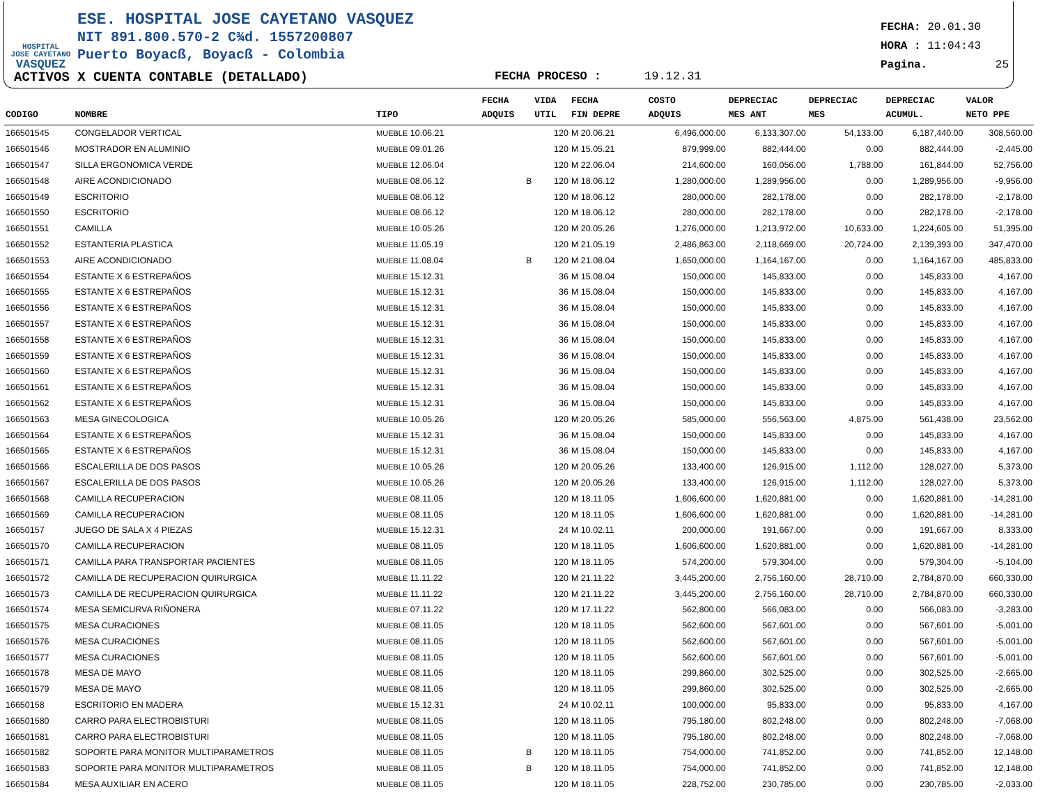HOSPITAL
JOSE CAYETANO
VASQUEZ
ESE. HOSPITAL JOSE CAYETANO VASQUEZ
NIT 891.800.570-2 C¾d. 1557200807
Puerto Boyacß, Boyacß - Colombia
FECHA: 20.01.30
HORA : 11:04:43
Pagina. 25
ACTIVOS X CUENTA CONTABLE (DETALLADO) FECHA PROCESO : 19.12.31
| CODIGO | NOMBRE | TIPO | FECHA ADQUIS | VIDA UTIL | FECHA FIN DEPRE | COSTO ADQUIS | DEPRECIAC MES ANT | DEPRECIAC MES | DEPRECIAC ACUMUL. | VALOR NETO PPE |
| --- | --- | --- | --- | --- | --- | --- | --- | --- | --- | --- |
| 166501545 | CONGELADOR VERTICAL | MUEBLE 10.06.21 | | 120 | M 20.06.21 | 6,496,000.00 | 6,133,307.00 | 54,133.00 | 6,187,440.00 | 308,560.00 |
| 166501546 | MOSTRADOR EN ALUMINIO | MUEBLE 09.01.26 | | 120 | M 15.05.21 | 879,999.00 | 882,444.00 | 0.00 | 882,444.00 | -2,445.00 |
| 166501547 | SILLA ERGONOMICA VERDE | MUEBLE 12.06.04 | | 120 | M 22.06.04 | 214,600.00 | 160,056.00 | 1,788.00 | 161,844.00 | 52,756.00 |
| 166501548 | AIRE ACONDICIONADO | MUEBLE 08.06.12 | B | 120 | M 18.06.12 | 1,280,000.00 | 1,289,956.00 | 0.00 | 1,289,956.00 | -9,956.00 |
| 166501549 | ESCRITORIO | MUEBLE 08.06.12 | | 120 | M 18.06.12 | 280,000.00 | 282,178.00 | 0.00 | 282,178.00 | -2,178.00 |
| 166501550 | ESCRITORIO | MUEBLE 08.06.12 | | 120 | M 18.06.12 | 280,000.00 | 282,178.00 | 0.00 | 282,178.00 | -2,178.00 |
| 166501551 | CAMILLA | MUEBLE 10.05.26 | | 120 | M 20.05.26 | 1,276,000.00 | 1,213,972.00 | 10,633.00 | 1,224,605.00 | 51,395.00 |
| 166501552 | ESTANTERIA PLASTICA | MUEBLE 11.05.19 | | 120 | M 21.05.19 | 2,486,863.00 | 2,118,669.00 | 20,724.00 | 2,139,393.00 | 347,470.00 |
| 166501553 | AIRE ACONDICIONADO | MUEBLE 11.08.04 | B | 120 | M 21.08.04 | 1,650,000.00 | 1,164,167.00 | 0.00 | 1,164,167.00 | 485,833.00 |
| 166501554 | ESTANTE X 6 ESTREPAÑOS | MUEBLE 15.12.31 | | 36 | M 15.08.04 | 150,000.00 | 145,833.00 | 0.00 | 145,833.00 | 4,167.00 |
| 166501555 | ESTANTE X 6 ESTREPAÑOS | MUEBLE 15.12.31 | | 36 | M 15.08.04 | 150,000.00 | 145,833.00 | 0.00 | 145,833.00 | 4,167.00 |
| 166501556 | ESTANTE X 6 ESTREPAÑOS | MUEBLE 15.12.31 | | 36 | M 15.08.04 | 150,000.00 | 145,833.00 | 0.00 | 145,833.00 | 4,167.00 |
| 166501557 | ESTANTE X 6 ESTREPAÑOS | MUEBLE 15.12.31 | | 36 | M 15.08.04 | 150,000.00 | 145,833.00 | 0.00 | 145,833.00 | 4,167.00 |
| 166501558 | ESTANTE X 6 ESTREPAÑOS | MUEBLE 15.12.31 | | 36 | M 15.08.04 | 150,000.00 | 145,833.00 | 0.00 | 145,833.00 | 4,167.00 |
| 166501559 | ESTANTE X 6 ESTREPAÑOS | MUEBLE 15.12.31 | | 36 | M 15.08.04 | 150,000.00 | 145,833.00 | 0.00 | 145,833.00 | 4,167.00 |
| 166501560 | ESTANTE X 6 ESTREPAÑOS | MUEBLE 15.12.31 | | 36 | M 15.08.04 | 150,000.00 | 145,833.00 | 0.00 | 145,833.00 | 4,167.00 |
| 166501561 | ESTANTE X 6 ESTREPAÑOS | MUEBLE 15.12.31 | | 36 | M 15.08.04 | 150,000.00 | 145,833.00 | 0.00 | 145,833.00 | 4,167.00 |
| 166501562 | ESTANTE X 6 ESTREPAÑOS | MUEBLE 15.12.31 | | 36 | M 15.08.04 | 150,000.00 | 145,833.00 | 0.00 | 145,833.00 | 4,167.00 |
| 166501563 | MESA GINECOLOGICA | MUEBLE 10.05.26 | | 120 | M 20.05.26 | 585,000.00 | 556,563.00 | 4,875.00 | 561,438.00 | 23,562.00 |
| 166501564 | ESTANTE X 6 ESTREPAÑOS | MUEBLE 15.12.31 | | 36 | M 15.08.04 | 150,000.00 | 145,833.00 | 0.00 | 145,833.00 | 4,167.00 |
| 166501565 | ESTANTE X 6 ESTREPAÑOS | MUEBLE 15.12.31 | | 36 | M 15.08.04 | 150,000.00 | 145,833.00 | 0.00 | 145,833.00 | 4,167.00 |
| 166501566 | ESCALERILLA DE DOS PASOS | MUEBLE 10.05.26 | | 120 | M 20.05.26 | 133,400.00 | 126,915.00 | 1,112.00 | 128,027.00 | 5,373.00 |
| 166501567 | ESCALERILLA DE DOS PASOS | MUEBLE 10.05.26 | | 120 | M 20.05.26 | 133,400.00 | 126,915.00 | 1,112.00 | 128,027.00 | 5,373.00 |
| 166501568 | CAMILLA RECUPERACION | MUEBLE 08.11.05 | | 120 | M 18.11.05 | 1,606,600.00 | 1,620,881.00 | 0.00 | 1,620,881.00 | -14,281.00 |
| 166501569 | CAMILLA RECUPERACION | MUEBLE 08.11.05 | | 120 | M 18.11.05 | 1,606,600.00 | 1,620,881.00 | 0.00 | 1,620,881.00 | -14,281.00 |
| 16650157 | JUEGO DE SALA X 4 PIEZAS | MUEBLE 15.12.31 | | 24 | M 10.02.11 | 200,000.00 | 191,667.00 | 0.00 | 191,667.00 | 8,333.00 |
| 166501570 | CAMILLA RECUPERACION | MUEBLE 08.11.05 | | 120 | M 18.11.05 | 1,606,600.00 | 1,620,881.00 | 0.00 | 1,620,881.00 | -14,281.00 |
| 166501571 | CAMILLA PARA TRANSPORTAR PACIENTES | MUEBLE 08.11.05 | | 120 | M 18.11.05 | 574,200.00 | 579,304.00 | 0.00 | 579,304.00 | -5,104.00 |
| 166501572 | CAMILLA DE RECUPERACION QUIRURGICA | MUEBLE 11.11.22 | | 120 | M 21.11.22 | 3,445,200.00 | 2,756,160.00 | 28,710.00 | 2,784,870.00 | 660,330.00 |
| 166501573 | CAMILLA DE RECUPERACION QUIRURGICA | MUEBLE 11.11.22 | | 120 | M 21.11.22 | 3,445,200.00 | 2,756,160.00 | 28,710.00 | 2,784,870.00 | 660,330.00 |
| 166501574 | MESA SEMICURVA RIÑONERA | MUEBLE 07.11.22 | | 120 | M 17.11.22 | 562,800.00 | 566,083.00 | 0.00 | 566,083.00 | -3,283.00 |
| 166501575 | MESA CURACIONES | MUEBLE 08.11.05 | | 120 | M 18.11.05 | 562,600.00 | 567,601.00 | 0.00 | 567,601.00 | -5,001.00 |
| 166501576 | MESA CURACIONES | MUEBLE 08.11.05 | | 120 | M 18.11.05 | 562,600.00 | 567,601.00 | 0.00 | 567,601.00 | -5,001.00 |
| 166501577 | MESA CURACIONES | MUEBLE 08.11.05 | | 120 | M 18.11.05 | 562,600.00 | 567,601.00 | 0.00 | 567,601.00 | -5,001.00 |
| 166501578 | MESA DE MAYO | MUEBLE 08.11.05 | | 120 | M 18.11.05 | 299,860.00 | 302,525.00 | 0.00 | 302,525.00 | -2,665.00 |
| 166501579 | MESA DE MAYO | MUEBLE 08.11.05 | | 120 | M 18.11.05 | 299,860.00 | 302,525.00 | 0.00 | 302,525.00 | -2,665.00 |
| 16650158 | ESCRITORIO EN MADERA | MUEBLE 15.12.31 | | 24 | M 10.02.11 | 100,000.00 | 95,833.00 | 0.00 | 95,833.00 | 4,167.00 |
| 166501580 | CARRO PARA ELECTROBISTURI | MUEBLE 08.11.05 | | 120 | M 18.11.05 | 795,180.00 | 802,248.00 | 0.00 | 802,248.00 | -7,068.00 |
| 166501581 | CARRO PARA ELECTROBISTURI | MUEBLE 08.11.05 | | 120 | M 18.11.05 | 795,180.00 | 802,248.00 | 0.00 | 802,248.00 | -7,068.00 |
| 166501582 | SOPORTE PARA MONITOR MULTIPARAMETROS | MUEBLE 08.11.05 | B | 120 | M 18.11.05 | 754,000.00 | 741,852.00 | 0.00 | 741,852.00 | 12,148.00 |
| 166501583 | SOPORTE PARA MONITOR MULTIPARAMETROS | MUEBLE 08.11.05 | B | 120 | M 18.11.05 | 754,000.00 | 741,852.00 | 0.00 | 741,852.00 | 12,148.00 |
| 166501584 | MESA AUXILIAR EN ACERO | MUEBLE 08.11.05 | | 120 | M 18.11.05 | 228,752.00 | 230,785.00 | 0.00 | 230,785.00 | -2,033.00 |